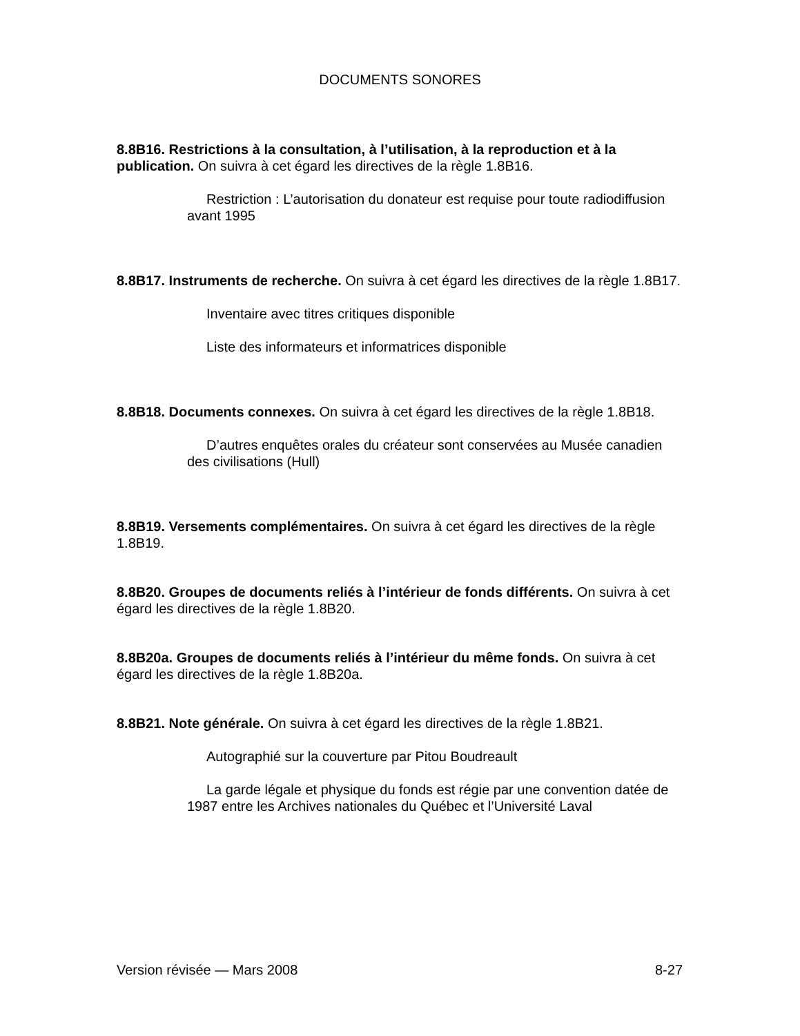DOCUMENTS SONORES
8.8B16. Restrictions à la consultation, à l’utilisation, à la reproduction et à la publication. On suivra à cet égard les directives de la règle 1.8B16.
Restriction : L’autorisation du donateur est requise pour toute radiodiffusion avant 1995
8.8B17. Instruments de recherche. On suivra à cet égard les directives de la règle 1.8B17.
Inventaire avec titres critiques disponible
Liste des informateurs et informatrices disponible
8.8B18. Documents connexes. On suivra à cet égard les directives de la règle 1.8B18.
D’autres enquêtes orales du créateur sont conservées au Musée canadien des civilisations (Hull)
8.8B19. Versements complémentaires. On suivra à cet égard les directives de la règle 1.8B19.
8.8B20. Groupes de documents reliés à l’intérieur de fonds différents. On suivra à cet égard les directives de la règle 1.8B20.
8.8B20a. Groupes de documents reliés à l’intérieur du même fonds. On suivra à cet égard les directives de la règle 1.8B20a.
8.8B21. Note générale. On suivra à cet égard les directives de la règle 1.8B21.
Autographié sur la couverture par Pitou Boudreault
La garde légale et physique du fonds est régie par une convention datée de 1987 entre les Archives nationales du Québec et l’Université Laval
Version révisée — Mars 2008 8-27